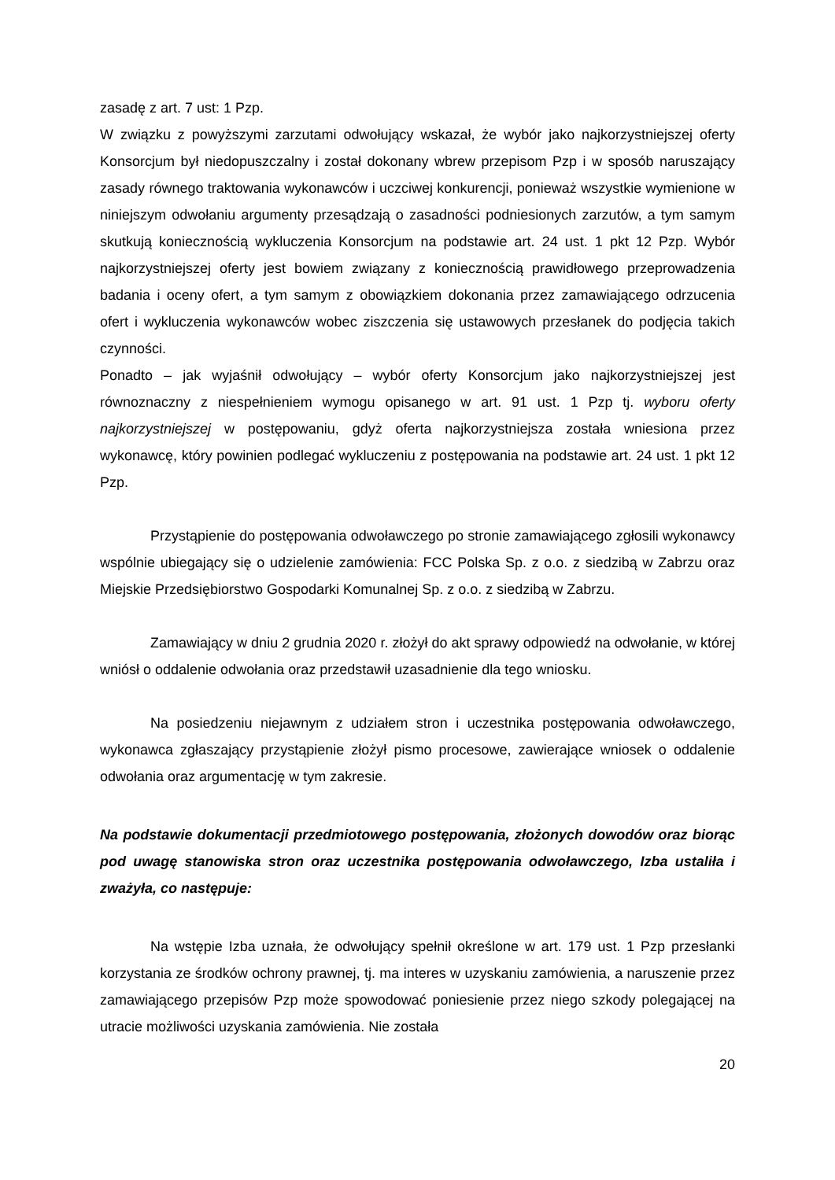zasadę z art. 7 ust: 1 Pzp.
W związku z powyższymi zarzutami odwołujący wskazał, że wybór jako najkorzystniejszej oferty Konsorcjum był niedopuszczalny i został dokonany wbrew przepisom Pzp i w sposób naruszający zasady równego traktowania wykonawców i uczciwej konkurencji, ponieważ wszystkie wymienione w niniejszym odwołaniu argumenty przesądzają o zasadności podniesionych zarzutów, a tym samym skutkują koniecznością wykluczenia Konsorcjum na podstawie art. 24 ust. 1 pkt 12 Pzp. Wybór najkorzystniejszej oferty jest bowiem związany z koniecznością prawidłowego przeprowadzenia badania i oceny ofert, a tym samym z obowiązkiem dokonania przez zamawiającego odrzucenia ofert i wykluczenia wykonawców wobec ziszczenia się ustawowych przesłanek do podjęcia takich czynności.
Ponadto – jak wyjaśnił odwołujący – wybór oferty Konsorcjum jako najkorzystniejszej jest równoznaczny z niespełnieniem wymogu opisanego w art. 91 ust. 1 Pzp tj. wyboru oferty najkorzystniejszej w postępowaniu, gdyż oferta najkorzystniejsza została wniesiona przez wykonawcę, który powinien podlegać wykluczeniu z postępowania na podstawie art. 24 ust. 1 pkt 12 Pzp.
Przystąpienie do postępowania odwoławczego po stronie zamawiającego zgłosili wykonawcy wspólnie ubiegający się o udzielenie zamówienia: FCC Polska Sp. z o.o. z siedzibą w Zabrzu oraz Miejskie Przedsiębiorstwo Gospodarki Komunalnej Sp. z o.o. z siedzibą w Zabrzu.
Zamawiający w dniu 2 grudnia 2020 r. złożył do akt sprawy odpowiedź na odwołanie, w której wniósł o oddalenie odwołania oraz przedstawił uzasadnienie dla tego wniosku.
Na posiedzeniu niejawnym z udziałem stron i uczestnika postępowania odwoławczego, wykonawca zgłaszający przystąpienie złożył pismo procesowe, zawierające wniosek o oddalenie odwołania oraz argumentację w tym zakresie.
Na podstawie dokumentacji przedmiotowego postępowania, złożonych dowodów oraz biorąc pod uwagę stanowiska stron oraz uczestnika postępowania odwoławczego, Izba ustaliła i zważyła, co następuje:
Na wstępie Izba uznała, że odwołujący spełnił określone w art. 179 ust. 1 Pzp przesłanki korzystania ze środków ochrony prawnej, tj. ma interes w uzyskaniu zamówienia, a naruszenie przez zamawiającego przepisów Pzp może spowodować poniesienie przez niego szkody polegającej na utracie możliwości uzyskania zamówienia. Nie została
20